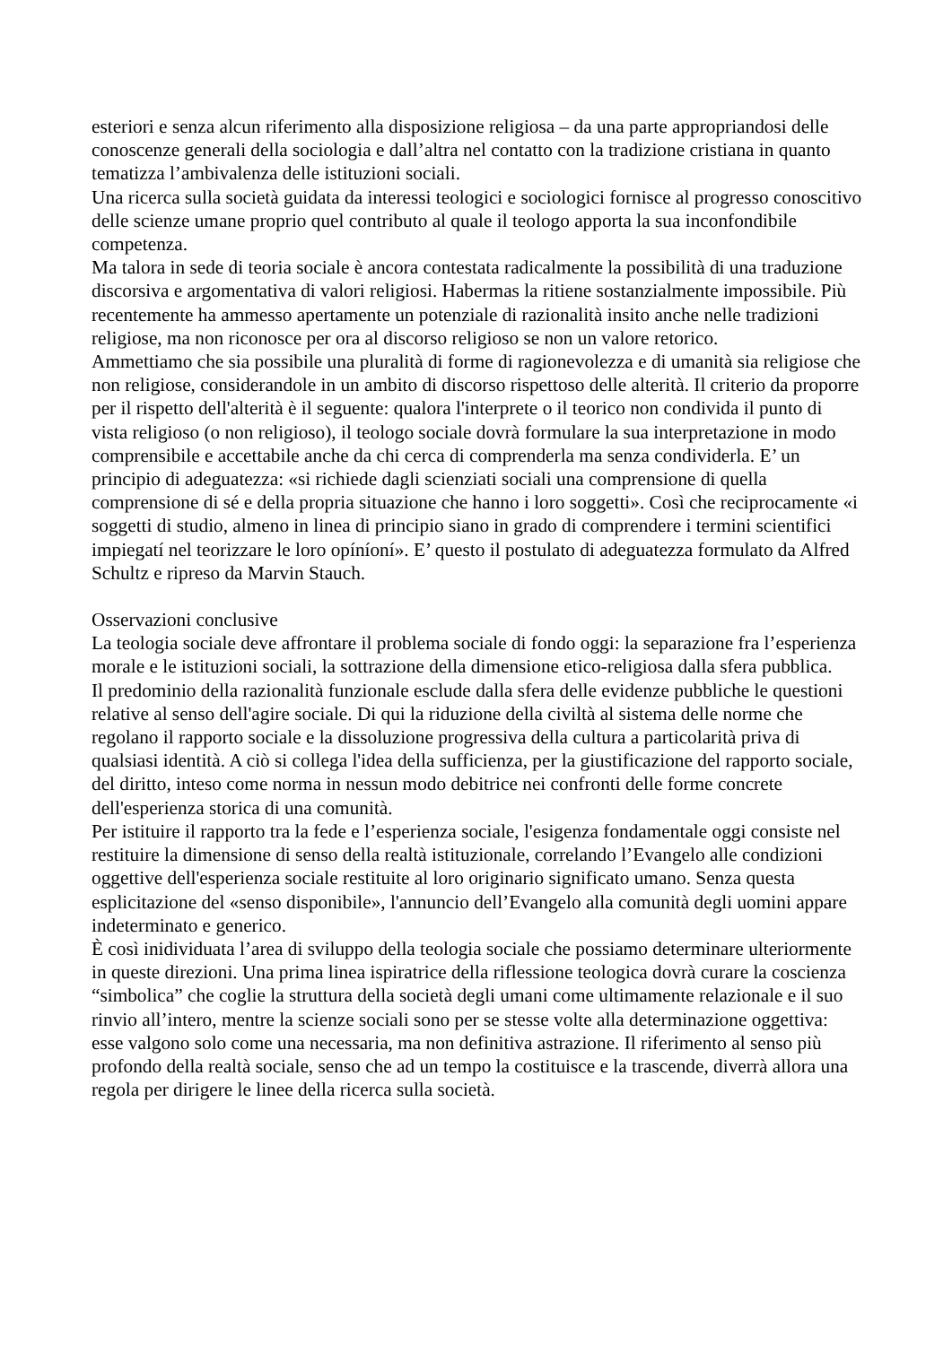esteriori e senza alcun riferimento alla disposizione religiosa – da una parte appropriandosi delle conoscenze generali della sociologia e dall’altra nel contatto con la tradizione cristiana in quanto tematizza l’ambivalenza delle istituzioni sociali.
Una ricerca sulla società guidata da interessi teologici e sociologici fornisce al progresso conoscitivo delle scienze umane proprio quel contributo al quale il teologo apporta la sua inconfondibile competenza.
Ma talora in sede di teoria sociale è ancora contestata radicalmente la possibilità di una traduzione discorsiva e argomentativa di valori religiosi. Habermas la ritiene sostanzialmente impossibile. Più recentemente ha ammesso apertamente un potenziale di razionalità insito anche nelle tradizioni religiose, ma non riconosce per ora al discorso religioso se non un valore retorico.
Ammettiamo che sia possibile una pluralità di forme di ragionevolezza e di umanità sia religiose che non religiose, considerandole in un ambito di discorso rispettoso delle alterità. Il criterio da proporre per il rispetto dell'alterità è il seguente: qualora l'interprete o il teorico non condivida il punto di vista religioso (o non religioso), il teologo sociale dovrà formulare la sua interpretazione in modo comprensibile e accettabile anche da chi cerca di comprenderla ma senza condividerla. E’ un principio di adeguatezza: «si richiede dagli scienziati sociali una comprensione di quella comprensione di sé e della propria situazione che hanno i loro soggetti». Così che reciprocamente «i soggetti di studio, almeno in linea di principio siano in grado di comprendere i termini scientifici impiegatí nel teorizzare le loro opíníoní». E’ questo il postulato di adeguatezza formulato da Alfred Schultz e ripreso da Marvin Stauch.
Osservazioni conclusive
La teologia sociale deve affrontare il problema sociale di fondo oggi: la separazione fra l’esperienza morale e le istituzioni sociali, la sottrazione della dimensione etico-religiosa dalla sfera pubblica.
Il predominio della razionalità funzionale esclude dalla sfera delle evidenze pubbliche le questioni relative al senso dell'agire sociale. Di qui la riduzione della civiltà al sistema delle norme che regolano il rapporto sociale e la dissoluzione progressiva della cultura a particolarità priva di qualsiasi identità. A ciò si collega l'idea della sufficienza, per la giustificazione del rapporto sociale, del diritto, inteso come norma in nessun modo debitrice nei confronti delle forme concrete dell'esperienza storica di una comunità.
Per istituire il rapporto tra la fede e l’esperienza sociale, l'esigenza fondamentale oggi consiste nel restituire la dimensione di senso della realtà istituzionale, correlando l’Evangelo alle condizioni oggettive dell'esperienza sociale restituite al loro originario significato umano. Senza questa esplicitazione del «senso disponibile», l'annuncio dell’Evangelo alla comunità degli uomini appare indeterminato e generico.
È così inidividuata l’area di sviluppo della teologia sociale che possiamo determinare ulteriormente in queste direzioni. Una prima linea ispiratrice della riflessione teologica dovrà curare la coscienza “simbolica” che coglie la struttura della società degli umani come ultimamente relazionale e il suo rinvio all’intero, mentre la scienze sociali sono per se stesse volte alla determinazione oggettiva: esse valgono solo come una necessaria, ma non definitiva astrazione. Il riferimento al senso più profondo della realtà sociale, senso che ad un tempo la costituisce e la trascende, diverrà allora una regola per dirigere le linee della ricerca sulla società.